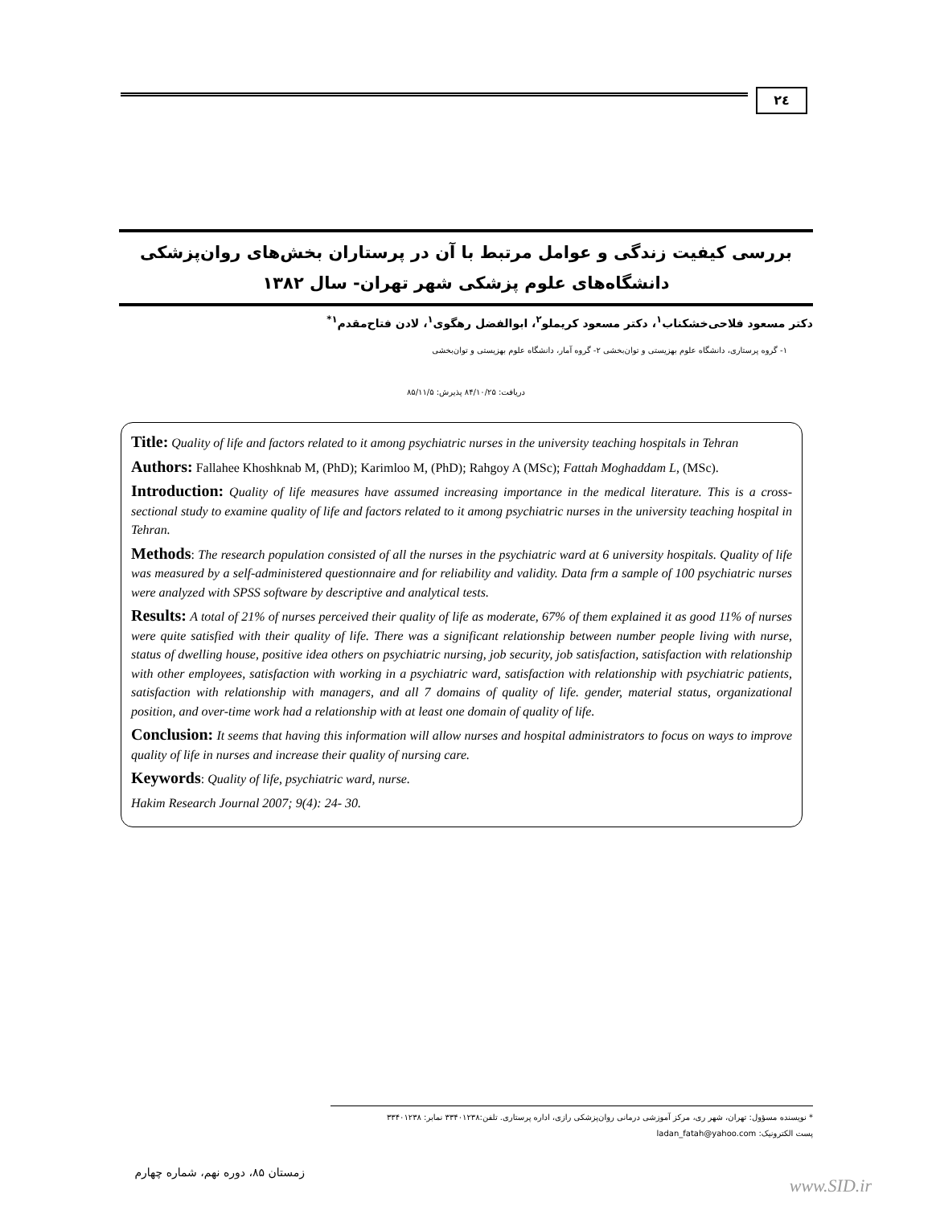۲٤
بررسی کیفیت زندگی و عوامل مرتبط با آن در پرستاران بخش‌های روان‌پزشکی دانشگاه‌های علوم پزشکی شهر تهران- سال ۱۳۸۲
دکتر مسعود فلاحی‌خشکناب<sup>۱</sup>، دکتر مسعود کریملو<sup>۲</sup>، ابوالفضل رهگوی<sup>۱</sup>، لادن فتاح‌مقدم<sup>۱*</sup>
۱- گروه پرستاری، دانشگاه علوم بهزیستی و توان‌بخشی ۲- گروه آمار، دانشگاه علوم بهزیستی و توان‌بخشی
دریافت: ۸۴/۱۰/۲۵ پذیرش: ۸۵/۱۱/۵
Title: Quality of life and factors related to it among psychiatric nurses in the university teaching hospitals in Tehran
Authors: Fallahee Khoshknab M, (PhD); Karimloo M, (PhD); Rahgoy A (MSc); Fattah Moghaddam L, (MSc).
Introduction: Quality of life measures have assumed increasing importance in the medical literature. This is a cross-sectional study to examine quality of life and factors related to it among psychiatric nurses in the university teaching hospital in Tehran.
Methods: The research population consisted of all the nurses in the psychiatric ward at 6 university hospitals. Quality of life was measured by a self-administered questionnaire and for reliability and validity. Data frm a sample of 100 psychiatric nurses were analyzed with SPSS software by descriptive and analytical tests.
Results: A total of 21% of nurses perceived their quality of life as moderate, 67% of them explained it as good 11% of nurses were quite satisfied with their quality of life. There was a significant relationship between number people living with nurse, status of dwelling house, positive idea others on psychiatric nursing, job security, job satisfaction, satisfaction with relationship with other employees, satisfaction with working in a psychiatric ward, satisfaction with relationship with psychiatric patients, satisfaction with relationship with managers, and all 7 domains of quality of life. gender, material status, organizational position, and over-time work had a relationship with at least one domain of quality of life.
Conclusion: It seems that having this information will allow nurses and hospital administrators to focus on ways to improve quality of life in nurses and increase their quality of nursing care.
Keywords: Quality of life, psychiatric ward, nurse.
Hakim Research Journal 2007; 9(4): 24- 30.
* نویسنده مسؤول: تهران، شهر ری، مرکز آموزشی درمانی روان‌پزشکی رازی، اداره پرستاری. تلفن:۳۳۴۰۱۲۳۸ نمابر: ۳۳۴۰۱۲۳۸
پست الکترونیک: ladan_fatah@yahoo.com
زمستان ۸۵، دوره نهم، شماره چهارم
www.SID.ir